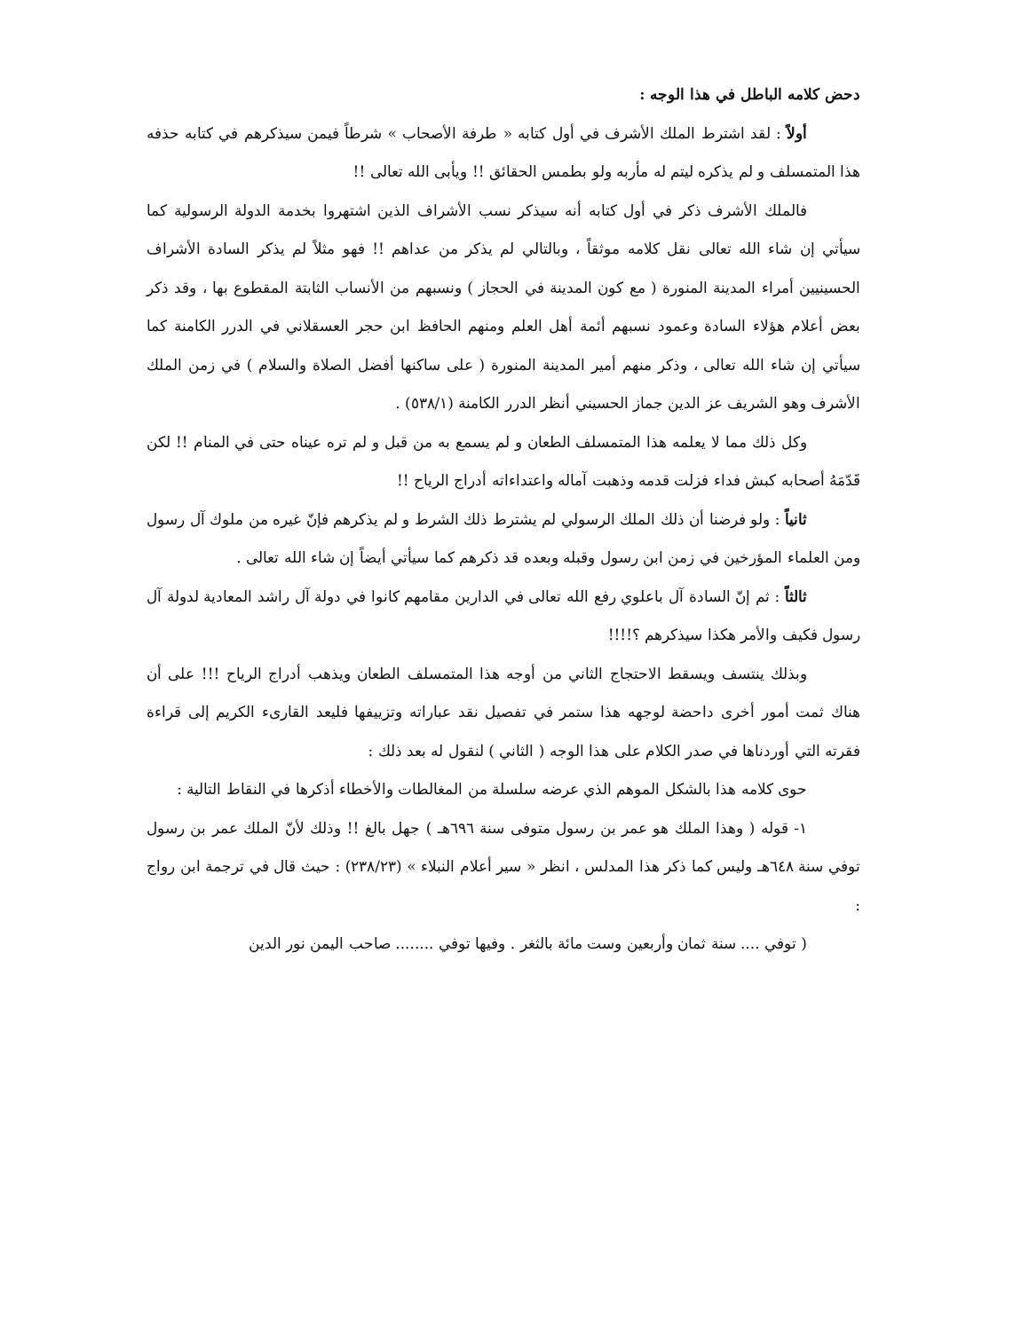دحض كلامه الباطل في هذا الوجه :
أولاً : لقد اشترط الملك الأشرف في أول كتابه « طرفة الأصحاب » شرطاً فيمن سيذكرهم في كتابه حذفه هذا المتمسلف و لم يذكره ليتم له مأربه ولو بطمس الحقائق !! ويأبى الله تعالى !!
فالملك الأشرف ذكر في أول كتابه أنه سيذكر نسب الأشراف الذين اشتهروا بخدمة الدولة الرسولية كما سيأتي إن شاء الله تعالى نقل كلامه موثقاً ، وبالتالي لم يذكر من عداهم !! فهو مثلاً لم يذكر السادة الأشراف الحسينيين أمراء المدينة المنورة ( مع كون المدينة في الحجاز ) ونسبهم من الأنساب الثابتة المقطوع بها ، وقد ذكر بعض أعلام هؤلاء السادة وعمود نسبهم أئمة أهل العلم ومنهم الحافظ ابن حجر العسقلاني في الدرر الكامنة كما سيأتي إن شاء الله تعالى ، وذكر منهم أمير المدينة المنورة ( على ساكنها أفضل الصلاة والسلام ) في زمن الملك الأشرف وهو الشريف عز الدين جماز الحسيني أنظر الدرر الكامنة (٥٣٨/١) .
وكل ذلك مما لا يعلمه هذا المتمسلف الطعان و لم يسمع به من قبل و لم تره عيناه حتى في المنام !! لكن قَدّمَهُ أصحابه كبش فداء فزلت قدمه وذهبت آماله واعتداءاته أدراج الرياح !!
ثانياً : ولو فرضنا أن ذلك الملك الرسولي لم يشترط ذلك الشرط و لم يذكرهم فإنّ غيره من ملوك آل رسول ومن العلماء المؤرخين في زمن ابن رسول وقبله وبعده قد ذكرهم كما سيأتي أيضاً إن شاء الله تعالى .
ثالثاً : ثم إنّ السادة آل باعلوي رفع الله تعالى في الدارين مقامهم كانوا في دولة آل راشد المعادية لدولة آل رسول فكيف والأمر هكذا سيذكرهم ؟!!!!
وبذلك ينتسف ويسقط الاحتجاج الثاني من أوجه هذا المتمسلف الطعان ويذهب أدراج الرياح !!! على أن هناك ثمت أمور أخرى داحضة لوجهه هذا ستمر في تفصيل نقد عباراته وتزييفها فليعد القارىء الكريم إلى قراءة فقرته التي أوردناها في صدر الكلام على هذا الوجه ( الثاني ) لنقول له بعد ذلك :
حوى كلامه هذا بالشكل الموهم الذي عرضه سلسلة من المغالطات والأخطاء أذكرها في النقاط التالية :
١- قوله ( وهذا الملك هو عمر بن رسول متوفى سنة ٦٩٦هـ ) جهل بالغ !! وذلك لأنّ الملك عمر بن رسول توفي سنة ٦٤٨هـ وليس كما ذكر هذا المدلس ، انظر « سير أعلام النبلاء » (٢٣٨/٢٣) : حيث قال في ترجمة ابن رواج :
( توفي .... سنة ثمان وأربعين وست مائة بالثغر . وفيها توفي ........ صاحب اليمن نور الدين